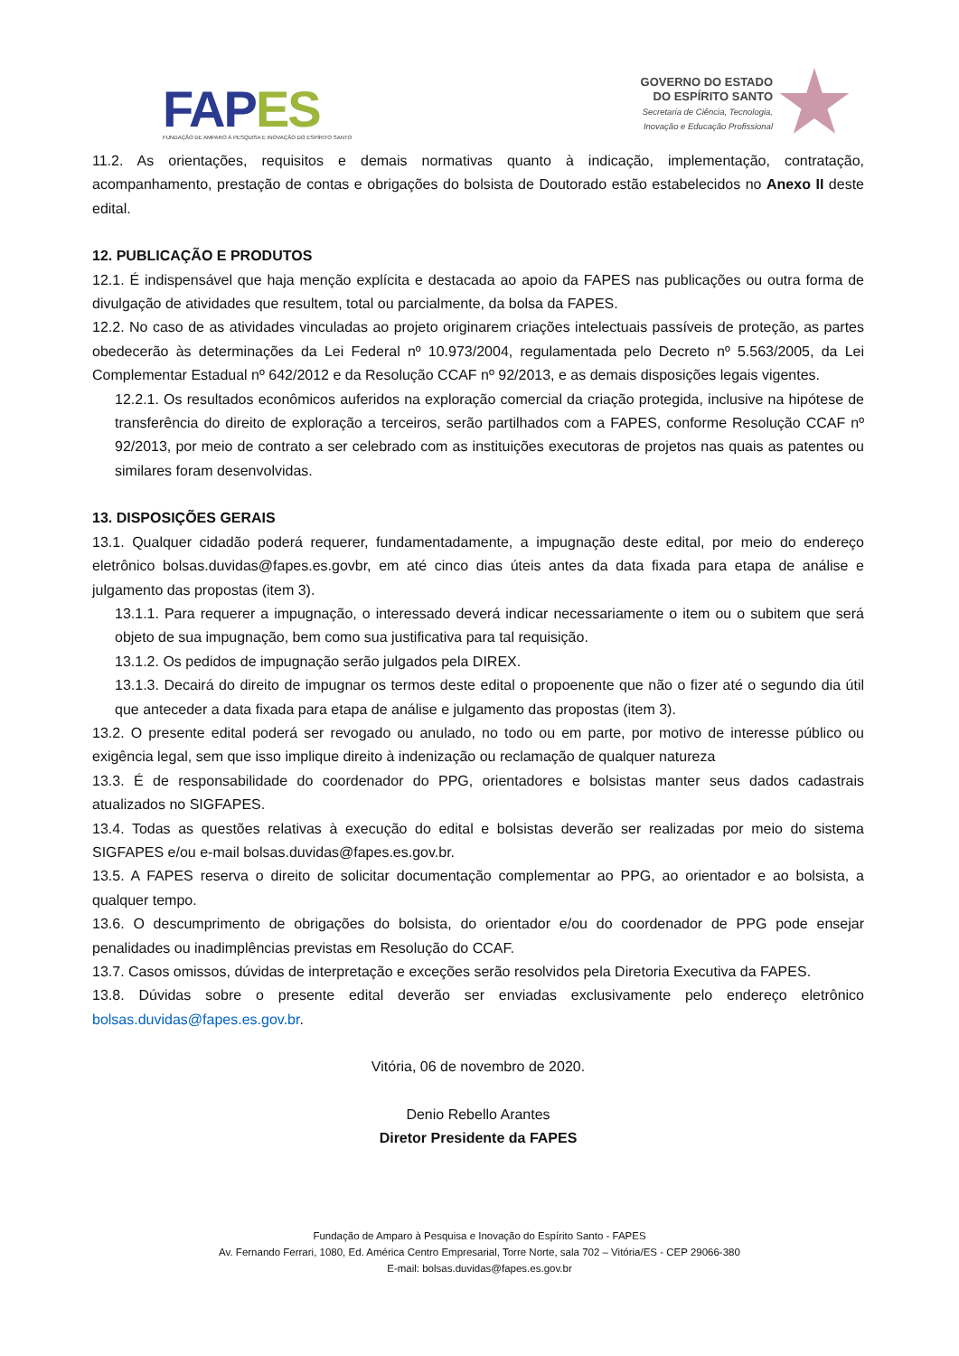FAPES
FUNDAÇÃO DE AMPARO À PESQUISA E INOVAÇÃO DO ESPÍRITO SANTO
GOVERNO DO ESTADO
DO ESPÍRITO SANTO
Secretaria de Ciência, Tecnologia,
Inovação e Educação Profissional
11.2. As orientações, requisitos e demais normativas quanto à indicação, implementação, contratação, acompanhamento, prestação de contas e obrigações do bolsista de Doutorado estão estabelecidos no Anexo II deste edital.
12. PUBLICAÇÃO E PRODUTOS
12.1. É indispensável que haja menção explícita e destacada ao apoio da FAPES nas publicações ou outra forma de divulgação de atividades que resultem, total ou parcialmente, da bolsa da FAPES.
12.2. No caso de as atividades vinculadas ao projeto originarem criações intelectuais passíveis de proteção, as partes obedecerão às determinações da Lei Federal nº 10.973/2004, regulamentada pelo Decreto nº 5.563/2005, da Lei Complementar Estadual nº 642/2012 e da Resolução CCAF nº 92/2013, e as demais disposições legais vigentes.
12.2.1. Os resultados econômicos auferidos na exploração comercial da criação protegida, inclusive na hipótese de transferência do direito de exploração a terceiros, serão partilhados com a FAPES, conforme Resolução CCAF nº 92/2013, por meio de contrato a ser celebrado com as instituições executoras de projetos nas quais as patentes ou similares foram desenvolvidas.
13. DISPOSIÇÕES GERAIS
13.1. Qualquer cidadão poderá requerer, fundamentadamente, a impugnação deste edital, por meio do endereço eletrônico bolsas.duvidas@fapes.es.govbr, em até cinco dias úteis antes da data fixada para etapa de análise e julgamento das propostas (item 3).
13.1.1. Para requerer a impugnação, o interessado deverá indicar necessariamente o item ou o subitem que será objeto de sua impugnação, bem como sua justificativa para tal requisição.
13.1.2. Os pedidos de impugnação serão julgados pela DIREX.
13.1.3. Decairá do direito de impugnar os termos deste edital o propoenente que não o fizer até o segundo dia útil que anteceder a data fixada para etapa de análise e julgamento das propostas (item 3).
13.2. O presente edital poderá ser revogado ou anulado, no todo ou em parte, por motivo de interesse público ou exigência legal, sem que isso implique direito à indenização ou reclamação de qualquer natureza
13.3. É de responsabilidade do coordenador do PPG, orientadores e bolsistas manter seus dados cadastrais atualizados no SIGFAPES.
13.4. Todas as questões relativas à execução do edital e bolsistas deverão ser realizadas por meio do sistema SIGFAPES e/ou e-mail bolsas.duvidas@fapes.es.gov.br.
13.5. A FAPES reserva o direito de solicitar documentação complementar ao PPG, ao orientador e ao bolsista, a qualquer tempo.
13.6. O descumprimento de obrigações do bolsista, do orientador e/ou do coordenador de PPG pode ensejar penalidades ou inadimplências previstas em Resolução do CCAF.
13.7. Casos omissos, dúvidas de interpretação e exceções serão resolvidos pela Diretoria Executiva da FAPES.
13.8. Dúvidas sobre o presente edital deverão ser enviadas exclusivamente pelo endereço eletrônico bolsas.duvidas@fapes.es.gov.br.
Vitória, 06 de novembro de 2020.
Denio Rebello Arantes
Diretor Presidente da FAPES
Fundação de Amparo à Pesquisa e Inovação do Espírito Santo - FAPES
Av. Fernando Ferrari, 1080, Ed. América Centro Empresarial, Torre Norte, sala 702 – Vitória/ES - CEP 29066-380
E-mail: bolsas.duvidas@fapes.es.gov.br